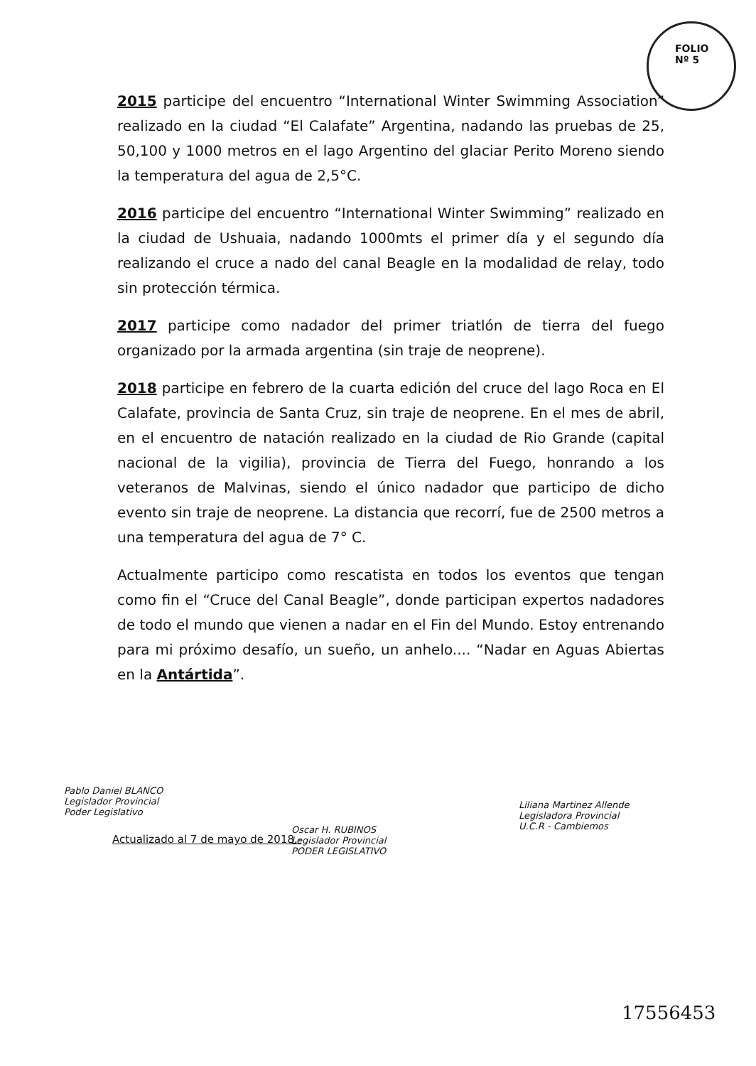FOLIO
Nº 5
2015 participe del encuentro “International Winter Swimming Association” realizado en la ciudad “El Calafate” Argentina, nadando las pruebas de 25, 50,100 y 1000 metros en el lago Argentino del glaciar Perito Moreno siendo la temperatura del agua de 2,5°C.
2016 participe del encuentro “International Winter Swimming” realizado en la ciudad de Ushuaia, nadando 1000mts el primer día y el segundo día realizando el cruce a nado del canal Beagle en la modalidad de relay, todo sin protección térmica.
2017 participe como nadador del primer triatlón de tierra del fuego organizado por la armada argentina (sin traje de neoprene).
2018 participe en febrero de la cuarta edición del cruce del lago Roca en El Calafate, provincia de Santa Cruz, sin traje de neoprene. En el mes de abril, en el encuentro de natación realizado en la ciudad de Rio Grande (capital nacional de la vigilia), provincia de Tierra del Fuego, honrando a los veteranos de Malvinas, siendo el único nadador que participo de dicho evento sin traje de neoprene. La distancia que recorrí, fue de 2500 metros a una temperatura del agua de 7° C.
Actualmente participo como rescatista en todos los eventos que tengan como fin el “Cruce del Canal Beagle”, donde participan expertos nadadores de todo el mundo que vienen a nadar en el Fin del Mundo. Estoy entrenando para mi próximo desafío, un sueño, un anhelo.... “Nadar en Aguas Abiertas en la Antártida”.
Pablo Daniel BLANCO
Legislador Provincial
Poder Legislativo
Oscar H. RUBINOS
Legislador Provincial
PODER LEGISLATIVO
Liliana Martinez Allende
Legisladora Provincial
U.C.R - Cambiemos
Actualizado al 7 de mayo de 2018.-
17556453